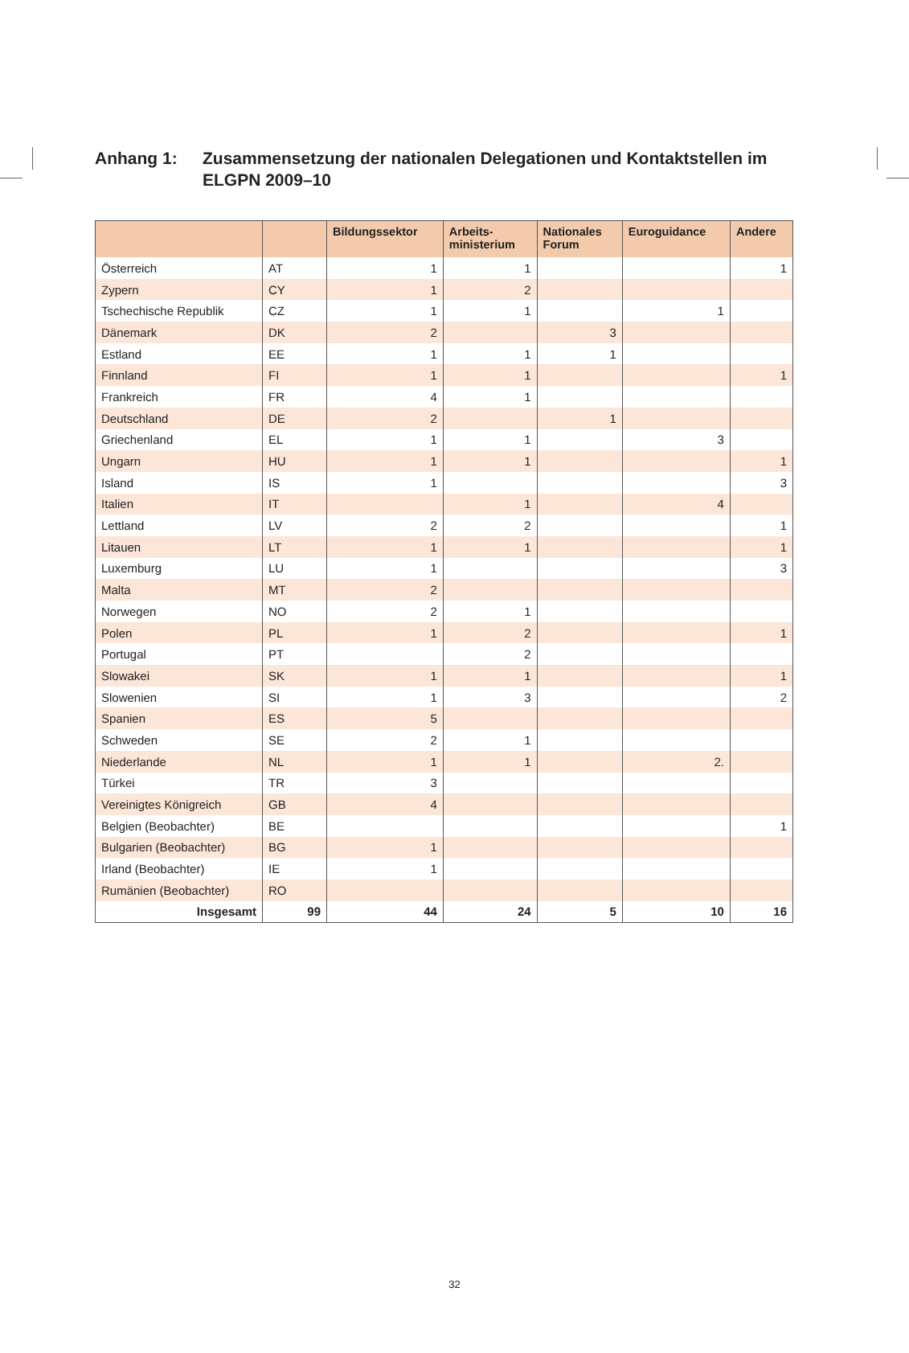Anhang 1: Zusammensetzung der nationalen Delegationen und Kontaktstellen im ELGPN 2009–10
| | | Bildungssektor | Arbeits- ministerium | Nationales Forum | Euroguidance | Andere |
| --- | --- | --- | --- | --- | --- | --- |
| Österreich | AT | 1 | 1 | | | 1 |
| Zypern | CY | 1 | 2 | | | |
| Tschechische Republik | CZ | 1 | 1 | | 1 | |
| Dänemark | DK | 2 | | 3 | | |
| Estland | EE | 1 | 1 | 1 | | |
| Finnland | FI | 1 | 1 | | | 1 |
| Frankreich | FR | 4 | 1 | | | |
| Deutschland | DE | 2 | | 1 | | |
| Griechenland | EL | 1 | 1 | | 3 | |
| Ungarn | HU | 1 | 1 | | | 1 |
| Island | IS | 1 | | | | 3 |
| Italien | IT | | 1 | | 4 | |
| Lettland | LV | 2 | 2 | | | 1 |
| Litauen | LT | 1 | 1 | | | 1 |
| Luxemburg | LU | 1 | | | | 3 |
| Malta | MT | 2 | | | | |
| Norwegen | NO | 2 | 1 | | | |
| Polen | PL | 1 | 2 | | | 1 |
| Portugal | PT | | 2 | | | |
| Slowakei | SK | 1 | 1 | | | 1 |
| Slowenien | SI | 1 | 3 | | | 2 |
| Spanien | ES | 5 | | | | |
| Schweden | SE | 2 | 1 | | | |
| Niederlande | NL | 1 | 1 | | 2. | |
| Türkei | TR | 3 | | | | |
| Vereinigtes Königreich | GB | 4 | | | | |
| Belgien (Beobachter) | BE | | | | | 1 |
| Bulgarien (Beobachter) | BG | 1 | | | | |
| Irland (Beobachter) | IE | 1 | | | | |
| Rumänien (Beobachter) | RO | | | | | |
| Insgesamt | 99 | 44 | 24 | 5 | 10 | 16 |
32